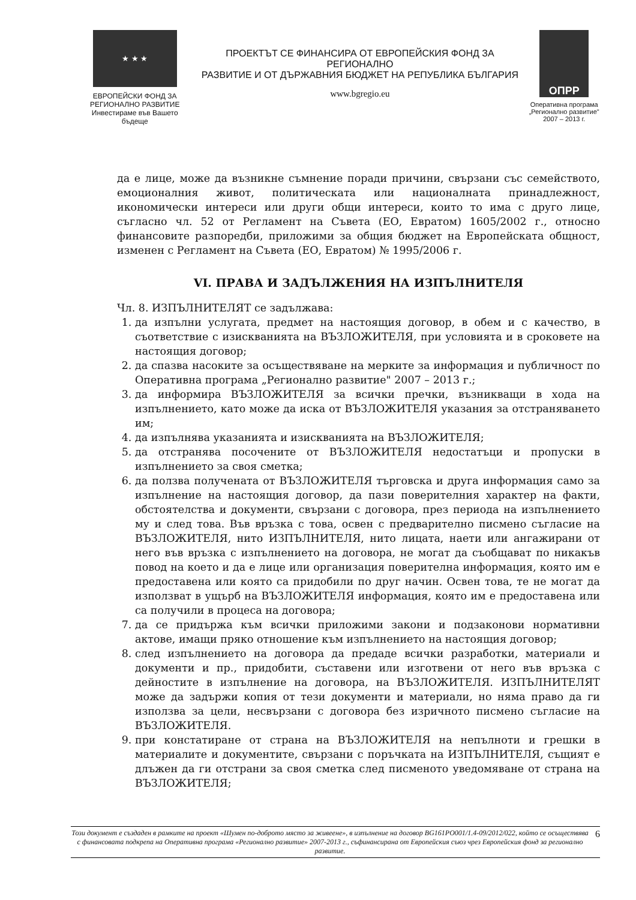★ ★ ★
ЕВРОПЕЙСКИ ФОНД ЗА
РЕГИОНАЛНО РАЗВИТИЕ
Инвестираме във Вашето бъдеще
ПРОЕКТЪТ СЕ ФИНАНСИРА ОТ ЕВРОПЕЙСКИЯ ФОНД ЗА РЕГИОНАЛНО
РАЗВИТИЕ И ОТ ДЪРЖАВНИЯ БЮДЖЕТ НА РЕПУБЛИКА БЪЛГАРИЯ
www.bgregio.eu
ОПРР
Оперативна програма
„Регионално развитие"
2007 – 2013 г.
да е лице, може да възникне съмнение поради причини, свързани със семейството, емоционалния живот, политическата или националната принадлежност, икономически интереси или други общи интереси, които то има с друго лице, съгласно чл. 52 от Регламент на Съвета (ЕО, Евратом) 1605/2002 г., относно финансовите разпоредби, приложими за общия бюджет на Европейската общност, изменен с Регламент на Съвета (ЕО, Евратом) № 1995/2006 г.
VI. ПРАВА И ЗАДЪЛЖЕНИЯ НА ИЗПЪЛНИТЕЛЯ
Чл. 8. ИЗПЪЛНИТЕЛЯТ се задължава:
1. да изпълни услугата, предмет на настоящия договор, в обем и с качество, в съответствие с изискванията на ВЪЗЛОЖИТЕЛЯ, при условията и в сроковете на настоящия договор;
2. да спазва насоките за осъществяване на мерките за информация и публичност по Оперативна програма „Регионално развитие" 2007 – 2013 г.;
3. да информира ВЪЗЛОЖИТЕЛЯ за всички пречки, възникващи в хода на изпълнението, като може да иска от ВЪЗЛОЖИТЕЛЯ указания за отстраняването им;
4. да изпълнява указанията и изискванията на ВЪЗЛОЖИТЕЛЯ;
5. да отстранява посочените от ВЪЗЛОЖИТЕЛЯ недостатъци и пропуски в изпълнението за своя сметка;
6. да ползва получената от ВЪЗЛОЖИТЕЛЯ търговска и друга информация само за изпълнение на настоящия договор, да пази поверителния характер на факти, обстоятелства и документи, свързани с договора, през периода на изпълнението му и след това. Във връзка с това, освен с предварително писмено съгласие на ВЪЗЛОЖИТЕЛЯ, нито ИЗПЪЛНИТЕЛЯ, нито лицата, наети или ангажирани от него във връзка с изпълнението на договора, не могат да съобщават по никакъв повод на което и да е лице или организация поверителна информация, която им е предоставена или която са придобили по друг начин. Освен това, те не могат да използват в ущърб на ВЪЗЛОЖИТЕЛЯ информация, която им е предоставена или са получили в процеса на договора;
7. да се придържа към всички приложими закони и подзаконови нормативни актове, имащи пряко отношение към изпълнението на настоящия договор;
8. след изпълнението на договора да предаде всички разработки, материали и документи и пр., придобити, съставени или изготвени от него във връзка с дейностите в изпълнение на договора, на ВЪЗЛОЖИТЕЛЯ. ИЗПЪЛНИТЕЛЯТ може да задържи копия от тези документи и материали, но няма право да ги използва за цели, несвързани с договора без изричното писмено съгласие на ВЪЗЛОЖИТЕЛЯ.
9. при констатиране от страна на ВЪЗЛОЖИТЕЛЯ на непълноти и грешки в материалите и документите, свързани с поръчката на ИЗПЪЛНИТЕЛЯ, същият е длъжен да ги отстрани за своя сметка след писменото уведомяване от страна на ВЪЗЛОЖИТЕЛЯ;
Този документ е създаден в рамките на проект «Шумен по-доброто място за живеене», в изпълнение на договор BG161PO001/1.4-09/2012/022, който се осъществява с финансовата подкрепа на Оперативна програма «Регионално развитие» 2007-2013 г., съфинансирана от Европейския съюз чрез Европейския фонд за регионално развитие. 6